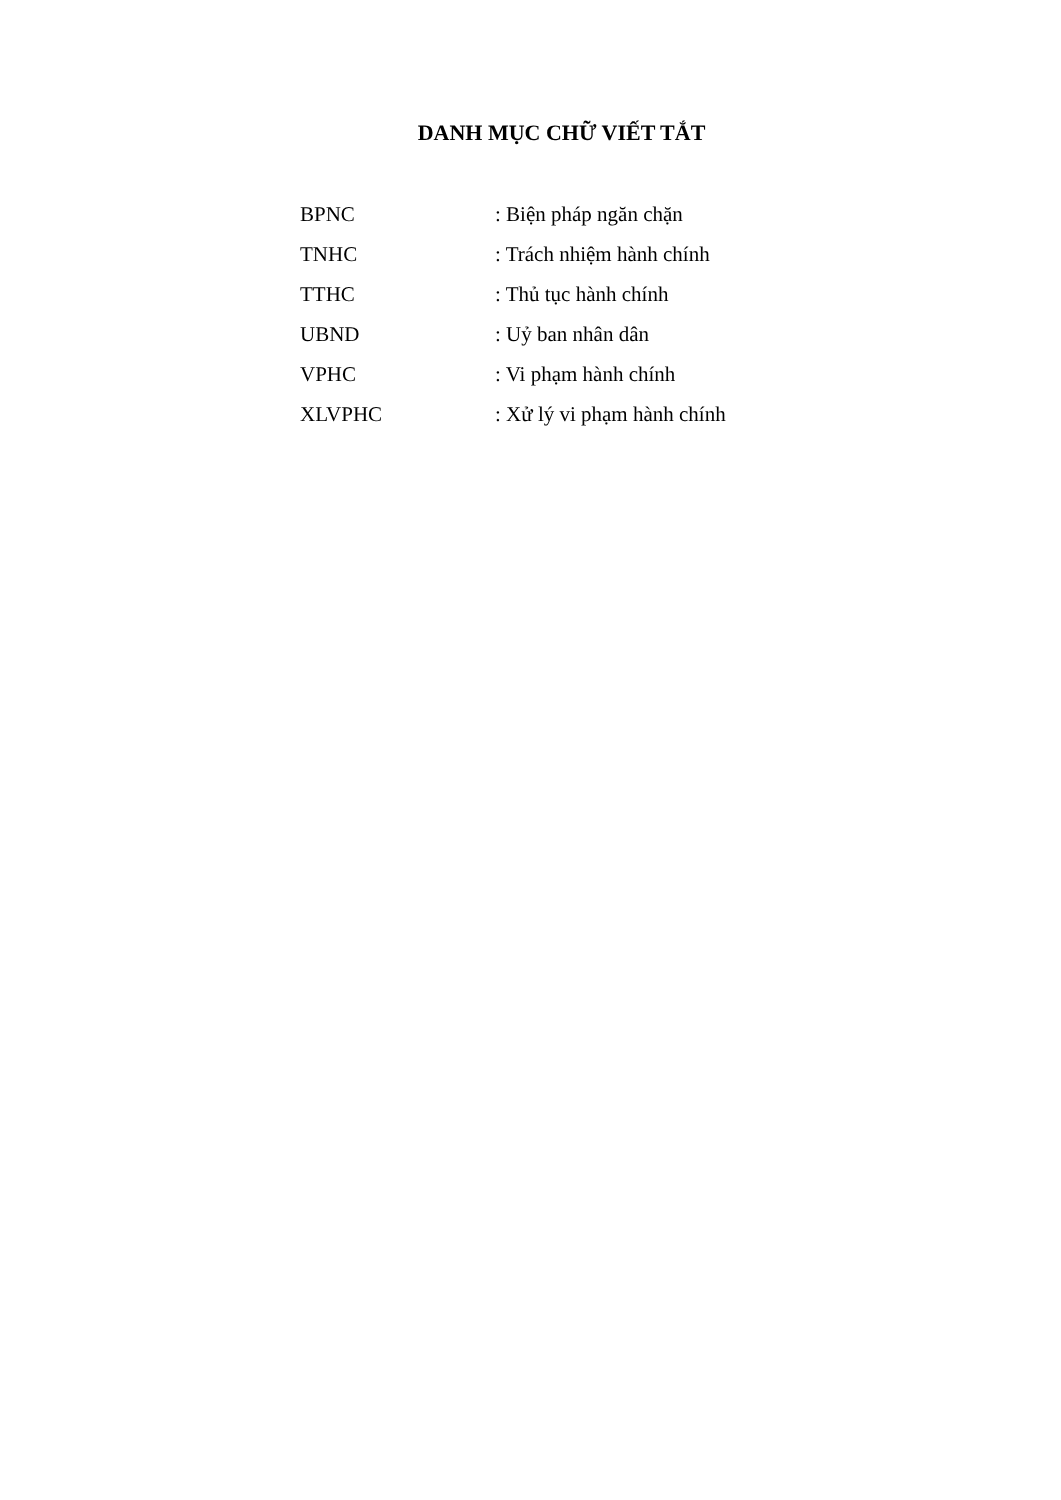DANH MỤC CHỮ VIẾT TẮT
| BPNC | : Biện pháp ngăn chặn |
| TNHC | : Trách nhiệm hành chính |
| TTHC | : Thủ tục hành chính |
| UBND | : Uỷ ban nhân dân |
| VPHC | : Vi phạm hành chính |
| XLVPHC | : Xử lý vi phạm hành chính |